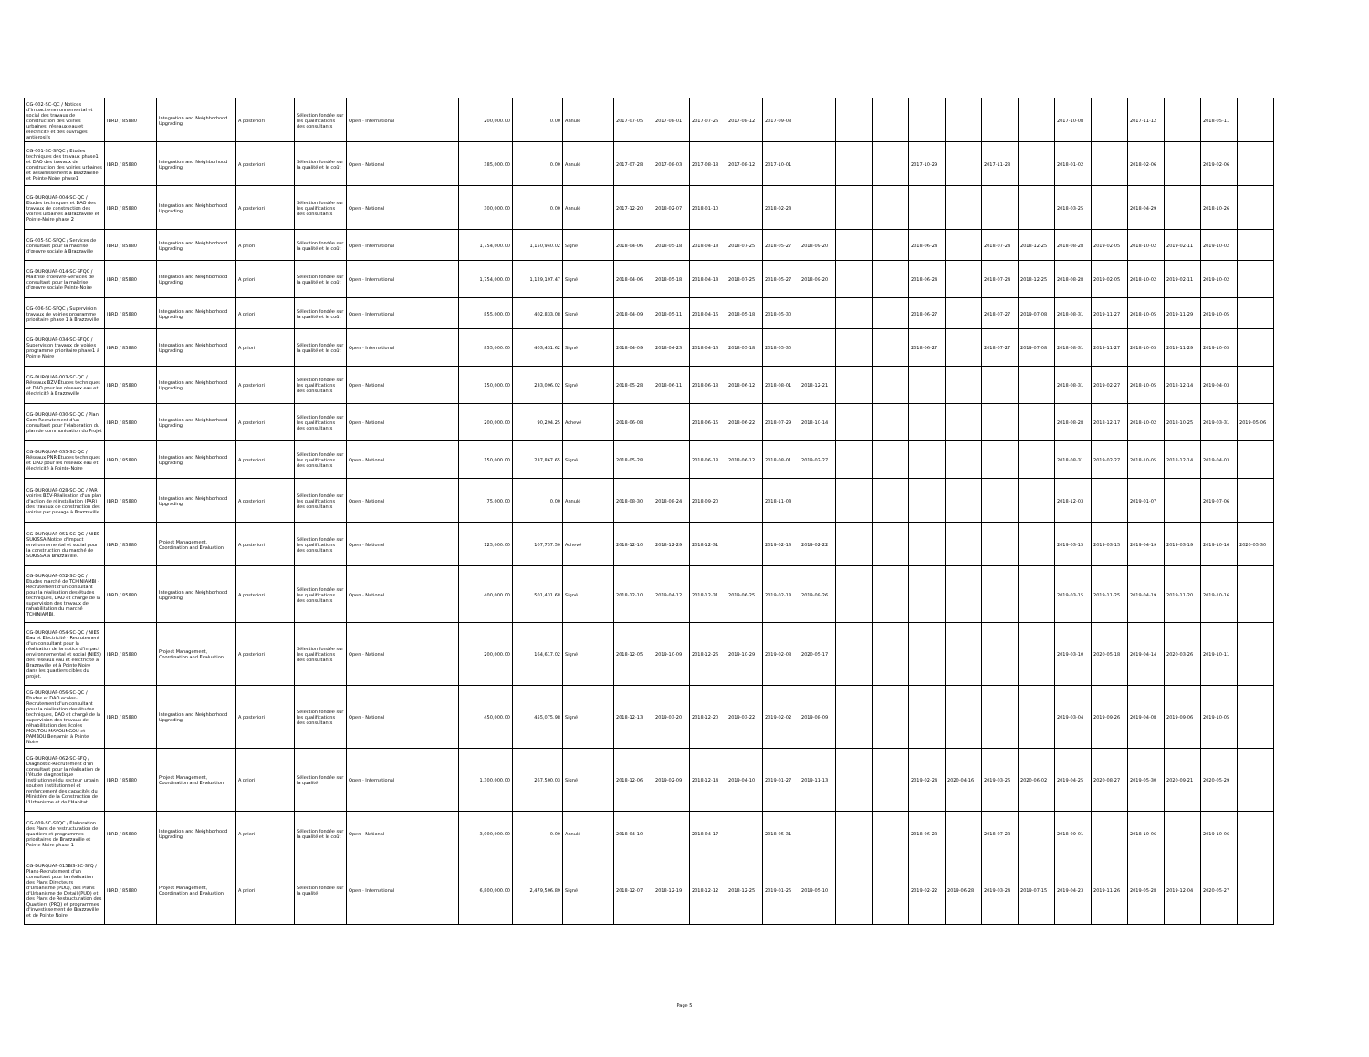| CG-002-SC-QC / Notices d'impact environnemental et social des travaux de construction des voiries urbaines, réseaux eau et électricité et des ouvrages antiérosifs | IBRD / 85880 | Integration and Neighborhood Upgrading | A posteriori | Sélection fondée sur les qualifications des consultants | Open - International | | 200,000.00 | 0.00 | Annulé | 2017-07-05 | 2017-08-01 | 2017-07-26 | 2017-08-12 | 2017-09-08 | | | | | | | | 2017-10-08 | | 2017-11-12 | | 2018-05-11 | |
| CG-001-SC-SFQC / Etudes techniques des travaux phase1 et DAO des travaux de construction des voiries urbaines et assainissement à Brazzaville et Pointe-Noire phase1 | IBRD / 85880 | Integration and Neighborhood Upgrading | A posteriori | Sélection fondée sur la qualité et le coût | Open - National | | 385,000.00 | 0.00 | Annulé | 2017-07-28 | 2017-08-03 | 2017-08-18 | 2017-08-12 | 2017-10-01 | | | | 2017-10-29 | | 2017-11-28 | | 2018-01-02 | | 2018-02-06 | | 2019-02-06 | |
| CG-DURQUAP-004-SC-QC / Etudes techniques et DAO des travaux de construction des voiries urbaines à Brazzaville et Pointe-Noire phase 2 | IBRD / 85880 | Integration and Neighborhood Upgrading | A posteriori | Sélection fondée sur les qualifications des consultants | Open - National | | 300,000.00 | 0.00 | Annulé | 2017-12-20 | 2018-02-07 | 2018-01-10 | | 2018-02-23 | | | | | | | | 2018-03-25 | | 2018-04-29 | | 2018-10-26 | |
| CG-005-SC-SFQC / Services de consultant pour la maîtrise d'œuvre sociale à Brazzaville | IBRD / 85880 | Integration and Neighborhood Upgrading | A priori | Sélection fondée sur la qualité et le coût | Open - International | | 1,754,000.00 | 1,150,940.02 | Signé | 2018-04-06 | 2018-05-18 | 2018-04-13 | 2018-07-25 | 2018-05-27 | 2018-09-20 | | | 2018-06-24 | | 2018-07-24 | 2018-12-25 | 2018-08-28 | 2019-02-05 | 2018-10-02 | 2019-02-11 | 2019-10-02 | |
| CG-DURQUAP-014-SC-SFQC / Maîtrise d'oeuvre-Services de consultant pour la maîtrise d'œuvre sociale Pointe-Noire | IBRD / 85880 | Integration and Neighborhood Upgrading | A priori | Sélection fondée sur la qualité et le coût | Open - International | | 1,754,000.00 | 1,129,197.47 | Signé | 2018-04-06 | 2018-05-18 | 2018-04-13 | 2018-07-25 | 2018-05-27 | 2018-09-20 | | | 2018-06-24 | | 2018-07-24 | 2018-12-25 | 2018-08-28 | 2019-02-05 | 2018-10-02 | 2019-02-11 | 2019-10-02 | |
| CG-006-SC-SFQC / Supervision travaux de voiries programme prioritaire phase 1 à Brazzaville | IBRD / 85880 | Integration and Neighborhood Upgrading | A priori | Sélection fondée sur la qualité et le coût | Open - International | | 855,000.00 | 402,833.08 | Signé | 2018-04-09 | 2018-05-11 | 2018-04-16 | 2018-05-18 | 2018-05-30 | | | | 2018-06-27 | | 2018-07-27 | 2019-07-08 | 2018-08-31 | 2019-11-27 | 2018-10-05 | 2019-11-29 | 2019-10-05 | |
| CG-DURQUAP-034-SC-SFQC / Supervision travaux de voiries programme prioritaire phase1 à Pointe Noire | IBRD / 85880 | Integration and Neighborhood Upgrading | A priori | Sélection fondée sur la qualité et le coût | Open - International | | 855,000.00 | 403,431.62 | Signé | 2018-04-09 | 2018-04-23 | 2018-04-16 | 2018-05-18 | 2018-05-30 | | | | 2018-06-27 | | 2018-07-27 | 2019-07-08 | 2018-08-31 | 2019-11-27 | 2018-10-05 | 2019-11-29 | 2019-10-05 | |
| CG-DURQUAP-003-SC-QC / Réseaux BZV-Études techniques et DAO pour les réseaux eau et électricité à Brazzaville | IBRD / 85880 | Integration and Neighborhood Upgrading | A posteriori | Sélection fondée sur les qualifications des consultants | Open - National | | 150,000.00 | 233,096.02 | Signé | 2018-05-28 | 2018-06-11 | 2018-06-18 | 2018-06-12 | 2018-08-01 | 2018-12-21 | | | | | | | 2018-08-31 | 2019-02-27 | 2018-10-05 | 2018-12-14 | 2019-04-03 | |
| CG-DURQUAP-030-SC-QC / Plan Com-Recrutement d'un consultant pour l'élaboration du plan de communication du Projet | IBRD / 85880 | Integration and Neighborhood Upgrading | A posteriori | Sélection fondée sur les qualifications des consultants | Open - National | | 200,000.00 | 90,294.25 | Achevé | 2018-06-08 | | 2018-06-15 | 2018-06-22 | 2018-07-29 | 2018-10-14 | | | | | | | 2018-08-28 | 2018-12-17 | 2018-10-02 | 2018-10-25 | 2019-03-31 | 2019-05-06 |
| CG-DURQUAP-035-SC-QC / Réseaux PNR-Etudes techniques et DAO pour les réseaux eau et électricité à Pointe-Noire | IBRD / 85880 | Integration and Neighborhood Upgrading | A posteriori | Sélection fondée sur les qualifications des consultants | Open - National | | 150,000.00 | 237,867.65 | Signé | 2018-05-28 | | 2018-06-18 | 2018-06-12 | 2018-08-01 | 2019-02-27 | | | | | | | 2018-08-31 | 2019-02-27 | 2018-10-05 | 2018-12-14 | 2019-04-03 | |
| CG-DURQUAP-028-SC-QC / PAR voiries BZV-Réalisation d'un plan d'action de réinstallation (PAR) des travaux de construction des voiries par pavage à Brazzaville | IBRD / 85880 | Integration and Neighborhood Upgrading | A posteriori | Sélection fondée sur les qualifications des consultants | Open - National | | 75,000.00 | 0.00 | Annulé | 2018-08-30 | 2018-08-24 | 2018-09-20 | | 2018-11-03 | | | | | | | | 2018-12-03 | | 2019-01-07 | | 2019-07-06 | |
| CG-DURQUAP-051-SC-QC / NIES SUKISSA-Notice d'Impact environnemental et social pour la construction du marché de SUKISSA à Brazzaville. | IBRD / 85880 | Project Management, Coordination and Evaluation | A posteriori | Sélection fondée sur les qualifications des consultants | Open - National | | 125,000.00 | 107,757.50 | Achevé | 2018-12-10 | 2018-12-29 | 2018-12-31 | | 2019-02-13 | 2019-02-22 | | | | | | | 2019-03-15 | 2019-03-15 | 2019-04-19 | 2019-03-19 | 2019-10-16 | 2020-05-30 |
| CG-DURQUAP-052-SC-QC / Etudes marché de TCHINIAMBI -Recrutement d'un consultant pour la réalisation des études techniques, DAO et chargé de la supervision des travaux de rahabilitation du marché TCHINIAMBI. | IBRD / 85880 | Integration and Neighborhood Upgrading | A posteriori | Sélection fondée sur les qualifications des consultants | Open - National | | 400,000.00 | 501,431.68 | Signé | 2018-12-10 | 2019-04-12 | 2018-12-31 | 2019-06-25 | 2019-02-13 | 2019-08-26 | | | | | | | 2019-03-15 | 2019-11-25 | 2019-04-19 | 2019-11-20 | 2019-10-16 | |
| CG-DURQUAP-054-SC-QC / NIES Eau et Electricité - Recrutement d'un consultant pour la réalisation de la notice d'impact environnemental et social (NIES) des réseaux eau et électricité à Brazzaville et à Pointe Noire dans les quartiers cibles du projet. | IBRD / 85880 | Project Management, Coordination and Evaluation | A posteriori | Sélection fondée sur les qualifications des consultants | Open - National | | 200,000.00 | 164,617.02 | Signé | 2018-12-05 | 2019-10-09 | 2018-12-26 | 2019-10-29 | 2019-02-08 | 2020-05-17 | | | | | | | 2019-03-10 | 2020-05-18 | 2019-04-14 | 2020-03-26 | 2019-10-11 | |
| CG-DURQUAP-056-SC-QC / Etudes et DAO ecoles-Recrutement d'un consultant pour la réalisation des études techniques, DAO et chargé de la supervision des travaux de réhabilitation des écoles MOUTOU MAVOUNGOU et PAMBOU Benjamin à Pointe Noire | IBRD / 85880 | Integration and Neighborhood Upgrading | A posteriori | Sélection fondée sur les qualifications des consultants | Open - National | | 450,000.00 | 455,075.98 | Signé | 2018-12-13 | 2019-03-20 | 2018-12-20 | 2019-03-22 | 2019-02-02 | 2019-08-09 | | | | | | | 2019-03-04 | 2019-09-26 | 2019-04-08 | 2019-09-06 | 2019-10-05 | |
| CG-DURQUAP-062-SC-SFQ / Diagnostic-Recrutement d'un consultant pour la réalisation de l'étude diagnostique institutionnel du secteur urbain, soutien institutionnel et renforcement des capacités du Ministère de la Construction de l'Urbanisme et de l'Habitat | IBRD / 85880 | Project Management, Coordination and Evaluation | A priori | Sélection fondée sur la qualité | Open - International | | 1,300,000.00 | 267,500.03 | Signé | 2018-12-06 | 2019-02-09 | 2018-12-14 | 2019-04-10 | 2019-01-27 | 2019-11-13 | | | 2019-02-24 | 2020-04-16 | 2019-03-26 | 2020-06-02 | 2019-04-25 | 2020-08-27 | 2019-05-30 | 2020-09-21 | 2020-05-29 | |
| CG-009-SC-SFQC / Élaboration des Plans de restructuration de quartiers et programmes prioritaires de Brazzaville et Pointe-Noire phase 1 | IBRD / 85880 | Integration and Neighborhood Upgrading | A priori | Sélection fondée sur la qualité et le coût | Open - National | | 3,000,000.00 | 0.00 | Annulé | 2018-04-10 | | 2018-04-17 | | 2018-05-31 | | | | 2018-06-28 | | 2018-07-28 | | 2018-09-01 | | 2018-10-06 | | 2019-10-06 | |
| CG-DURQUAP-015BIS-SC-SFQ / Plans-Recrutement d'un consultant pour la réalisation des Plans Directeurs d'Urbanisme (PDU), des Plans d'Urbanisme de Detail (PUD) et des Plans de Restructuration des Quartiers (PRQ) et programmes d'investissement de Brazzaville et de Pointe Noire. | IBRD / 85880 | Project Management, Coordination and Evaluation | A priori | Sélection fondée sur la qualité | Open - International | | 6,800,000.00 | 2,479,506.89 | Signé | 2018-12-07 | 2018-12-19 | 2018-12-12 | 2018-12-25 | 2019-01-25 | 2019-05-10 | | | 2019-02-22 | 2019-06-28 | 2019-03-24 | 2019-07-15 | 2019-04-23 | 2019-11-26 | 2019-05-28 | 2019-12-04 | 2020-05-27 | |
Page 5